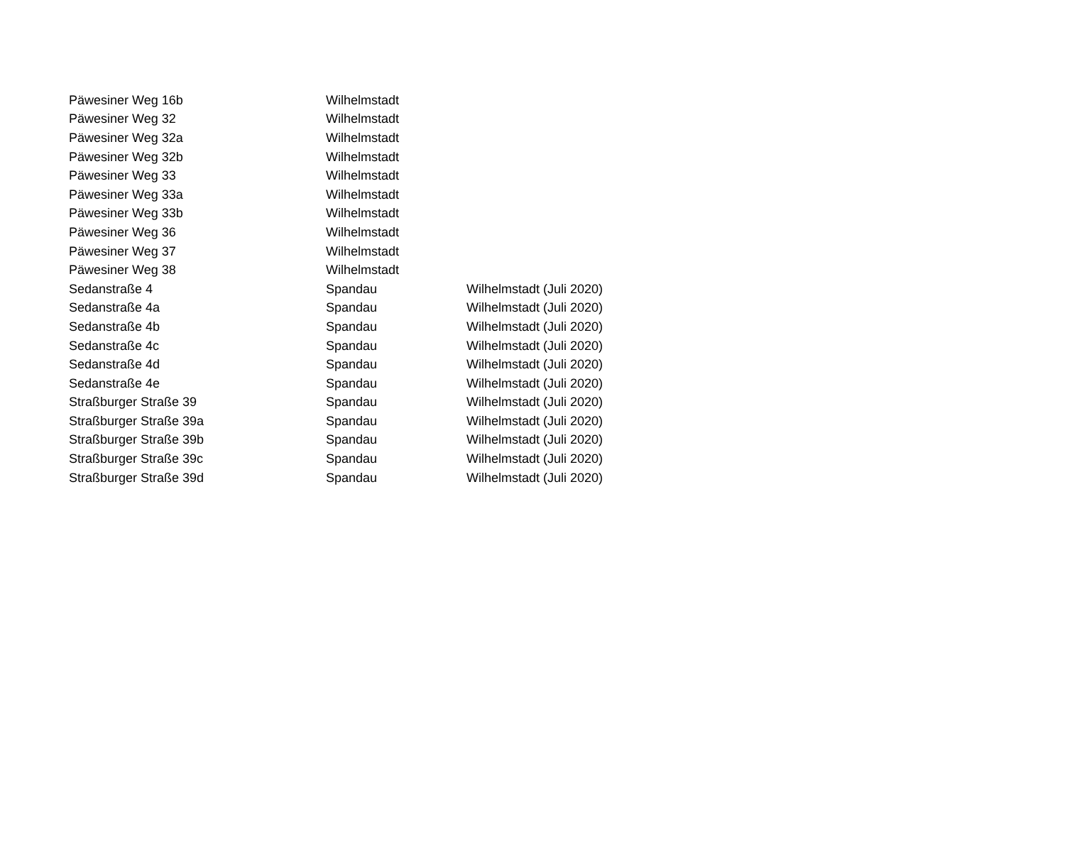| Päwesiner Weg 16b | Wilhelmstadt | |
| Päwesiner Weg 32 | Wilhelmstadt | |
| Päwesiner Weg 32a | Wilhelmstadt | |
| Päwesiner Weg 32b | Wilhelmstadt | |
| Päwesiner Weg 33 | Wilhelmstadt | |
| Päwesiner Weg 33a | Wilhelmstadt | |
| Päwesiner Weg 33b | Wilhelmstadt | |
| Päwesiner Weg 36 | Wilhelmstadt | |
| Päwesiner Weg 37 | Wilhelmstadt | |
| Päwesiner Weg 38 | Wilhelmstadt | |
| Sedanstraße 4 | Spandau | Wilhelmstadt (Juli 2020) |
| Sedanstraße 4a | Spandau | Wilhelmstadt (Juli 2020) |
| Sedanstraße 4b | Spandau | Wilhelmstadt (Juli 2020) |
| Sedanstraße 4c | Spandau | Wilhelmstadt (Juli 2020) |
| Sedanstraße 4d | Spandau | Wilhelmstadt (Juli 2020) |
| Sedanstraße 4e | Spandau | Wilhelmstadt (Juli 2020) |
| Straßburger Straße 39 | Spandau | Wilhelmstadt (Juli 2020) |
| Straßburger Straße 39a | Spandau | Wilhelmstadt (Juli 2020) |
| Straßburger Straße 39b | Spandau | Wilhelmstadt (Juli 2020) |
| Straßburger Straße 39c | Spandau | Wilhelmstadt (Juli 2020) |
| Straßburger Straße 39d | Spandau | Wilhelmstadt (Juli 2020) |